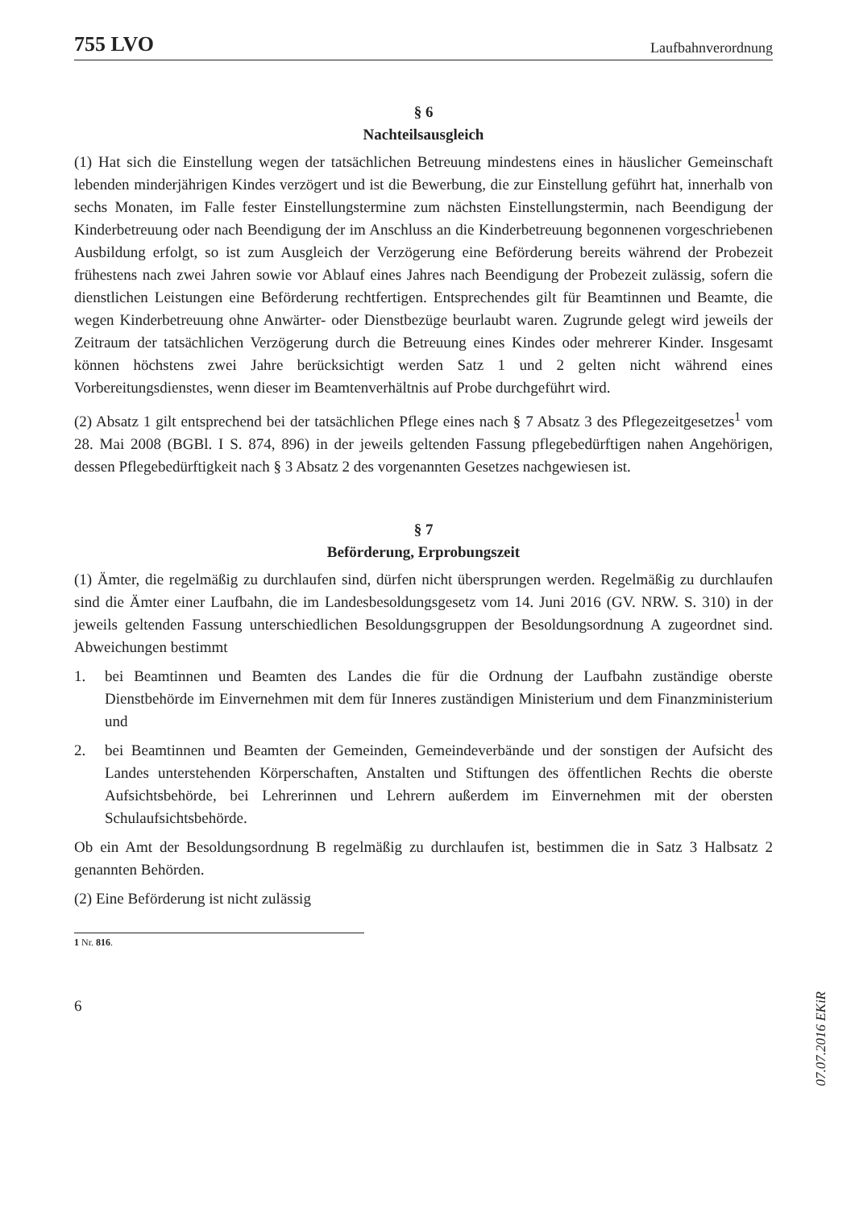755 LVO Laufbahnverordnung
§ 6
Nachteilsausgleich
(1) Hat sich die Einstellung wegen der tatsächlichen Betreuung mindestens eines in häuslicher Gemeinschaft lebenden minderjährigen Kindes verzögert und ist die Bewerbung, die zur Einstellung geführt hat, innerhalb von sechs Monaten, im Falle fester Einstellungstermine zum nächsten Einstellungstermin, nach Beendigung der Kinderbetreuung oder nach Beendigung der im Anschluss an die Kinderbetreuung begonnenen vorgeschriebenen Ausbildung erfolgt, so ist zum Ausgleich der Verzögerung eine Beförderung bereits während der Probezeit frühestens nach zwei Jahren sowie vor Ablauf eines Jahres nach Beendigung der Probezeit zulässig, sofern die dienstlichen Leistungen eine Beförderung rechtfertigen. Entsprechendes gilt für Beamtinnen und Beamte, die wegen Kinderbetreuung ohne Anwärter- oder Dienstbezüge beurlaubt waren. Zugrunde gelegt wird jeweils der Zeitraum der tatsächlichen Verzögerung durch die Betreuung eines Kindes oder mehrerer Kinder. Insgesamt können höchstens zwei Jahre berücksichtigt werden Satz 1 und 2 gelten nicht während eines Vorbereitungsdienstes, wenn dieser im Beamtenverhältnis auf Probe durchgeführt wird.
(2) Absatz 1 gilt entsprechend bei der tatsächlichen Pflege eines nach § 7 Absatz 3 des Pflegezeitgesetzes<sup>1</sup> vom 28. Mai 2008 (BGBl. I S. 874, 896) in der jeweils geltenden Fassung pflegebedürftigen nahen Angehörigen, dessen Pflegebedürftigkeit nach § 3 Absatz 2 des vorgenannten Gesetzes nachgewiesen ist.
§ 7
Beförderung, Erprobungszeit
(1) Ämter, die regelmäßig zu durchlaufen sind, dürfen nicht übersprungen werden. Regelmäßig zu durchlaufen sind die Ämter einer Laufbahn, die im Landesbesoldungsgesetz vom 14. Juni 2016 (GV. NRW. S. 310) in der jeweils geltenden Fassung unterschiedlichen Besoldungsgruppen der Besoldungsordnung A zugeordnet sind. Abweichungen bestimmt
1. bei Beamtinnen und Beamten des Landes die für die Ordnung der Laufbahn zuständige oberste Dienstbehörde im Einvernehmen mit dem für Inneres zuständigen Ministerium und dem Finanzministerium und
2. bei Beamtinnen und Beamten der Gemeinden, Gemeindeverbände und der sonstigen der Aufsicht des Landes unterstehenden Körperschaften, Anstalten und Stiftungen des öffentlichen Rechts die oberste Aufsichtsbehörde, bei Lehrerinnen und Lehrern außerdem im Einvernehmen mit der obersten Schulaufsichtsbehörde.
Ob ein Amt der Besoldungsordnung B regelmäßig zu durchlaufen ist, bestimmen die in Satz 3 Halbsatz 2 genannten Behörden.
(2) Eine Beförderung ist nicht zulässig
1 Nr. 816.
6
07.07.2016 EKiR